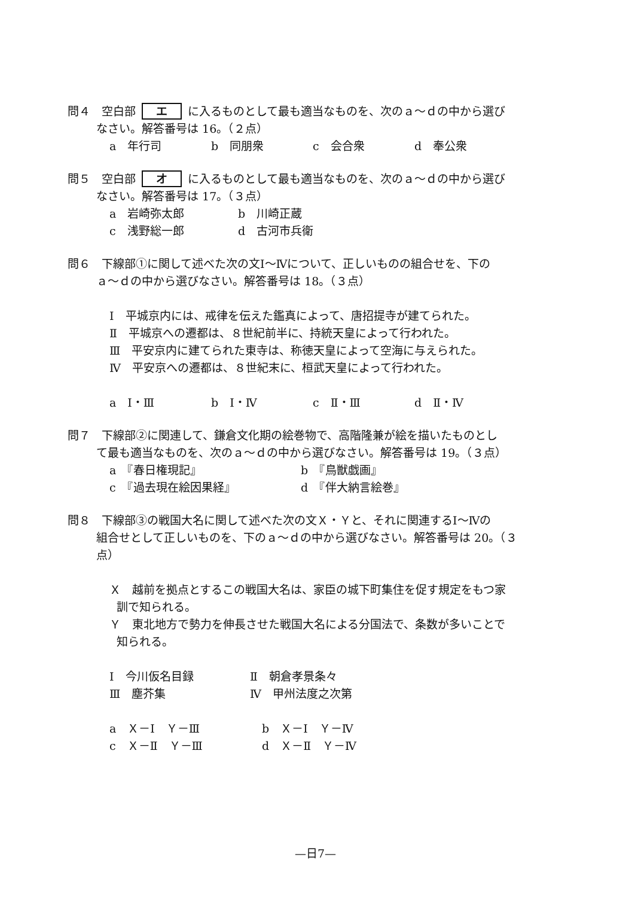問４　空白部 エ に入るものとして最も適当なものを、次のａ～ｄの中から選び
なさい。解答番号は 16。（２点）
a　年行司 b　同朋衆 c　会合衆 d　奉公衆
問５　空白部 オ に入るものとして最も適当なものを、次のａ～ｄの中から選び
なさい。解答番号は 17。（３点）
a　岩崎弥太郎 b　川崎正蔵
c　浅野総一郎 d　古河市兵衛
問６　下線部①に関して述べた次の文Ⅰ～Ⅳについて、正しいものの組合せを、下の
ａ～ｄの中から選びなさい。解答番号は 18。（３点）
Ⅰ　平城京内には、戒律を伝えた鑑真によって、唐招提寺が建てられた。
Ⅱ　平城京への遷都は、８世紀前半に、持統天皇によって行われた。
Ⅲ　平安京内に建てられた東寺は、称徳天皇によって空海に与えられた。
Ⅳ　平安京への遷都は、８世紀末に、桓武天皇によって行われた。
a　Ⅰ・Ⅲ b　Ⅰ・Ⅳ c　Ⅱ・Ⅲ d　Ⅱ・Ⅳ
問７　下線部②に関連して、鎌倉文化期の絵巻物で、高階隆兼が絵を描いたものとし
て最も適当なものを、次のａ～ｄの中から選びなさい。解答番号は 19。（３点）
a　『春日権現記』 b　『鳥獣戯画』
c　『過去現在絵因果経』 d　『伴大納言絵巻』
問８　下線部③の戦国大名に関して述べた次の文Ｘ・Ｙと、それに関連するⅠ～Ⅳの
組合せとして正しいものを、下のａ～ｄの中から選びなさい。解答番号は 20。（３
点）
Ｘ　越前を拠点とするこの戦国大名は、家臣の城下町集住を促す規定をもつ家
訓で知られる。
Ｙ　東北地方で勢力を伸長させた戦国大名による分国法で、条数が多いことで
知られる。
Ⅰ　今川仮名目録 Ⅱ　朝倉孝景条々
Ⅲ　塵芥集 Ⅳ　甲州法度之次第
a　Ｘ－Ⅰ　Ｙ－Ⅲ b　Ｘ－Ⅰ　Ｙ－Ⅳ
c　Ｘ－Ⅱ　Ｙ－Ⅲ d　Ｘ－Ⅱ　Ｙ－Ⅳ
—日7—